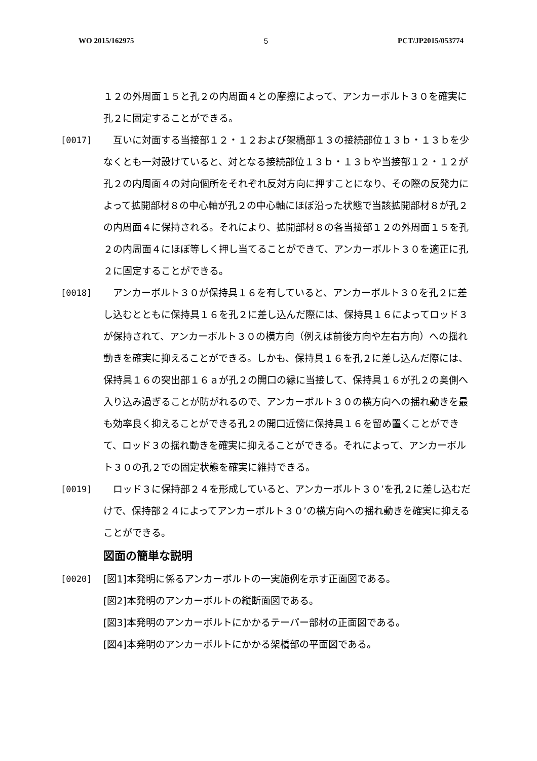WO 2015/162975 5 PCT/JP2015/053774
１２の外周面１５と孔２の内周面４との摩擦によって、アンカーボルト３０を確実に孔２に固定することができる。
[0017] 　互いに対面する当接部１２・１２および架橋部１３の接続部位１３ｂ・１３ｂを少なくとも一対設けていると、対となる接続部位１３ｂ・１３ｂや当接部１２・１２が孔２の内周面４の対向個所をそれぞれ反対方向に押すことになり、その際の反発力によって拡開部材８の中心軸が孔２の中心軸にほぼ沿った状態で当該拡開部材８が孔２の内周面４に保持される。それにより、拡開部材８の各当接部１２の外周面１５を孔２の内周面４にほぼ等しく押し当てることができて、アンカーボルト３０を適正に孔２に固定することができる。
[0018] 　アンカーボルト３０が保持具１６を有していると、アンカーボルト３０を孔２に差し込むとともに保持具１６を孔２に差し込んだ際には、保持具１６によってロッド３が保持されて、アンカーボルト３０の横方向（例えば前後方向や左右方向）への揺れ動きを確実に抑えることができる。しかも、保持具１６を孔２に差し込んだ際には、保持具１６の突出部１６ａが孔２の開口の縁に当接して、保持具１６が孔２の奥側へ入り込み過ぎることが防がれるので、アンカーボルト３０の横方向への揺れ動きを最も効率良く抑えることができる孔２の開口近傍に保持具１６を留め置くことができて、ロッド３の揺れ動きを確実に抑えることができる。それによって、アンカーボルト３０の孔２での固定状態を確実に維持できる。
[0019] 　ロッド３に保持部２４を形成していると、アンカーボルト３０’を孔２に差し込むだけで、保持部２４によってアンカーボルト３０’の横方向への揺れ動きを確実に抑えることができる。
図面の簡単な説明
[0020] [図1]本発明に係るアンカーボルトの一実施例を示す正面図である。
[図2]本発明のアンカーボルトの縦断面図である。
[図3]本発明のアンカーボルトにかかるテーパー部材の正面図である。
[図4]本発明のアンカーボルトにかかる架橋部の平面図である。